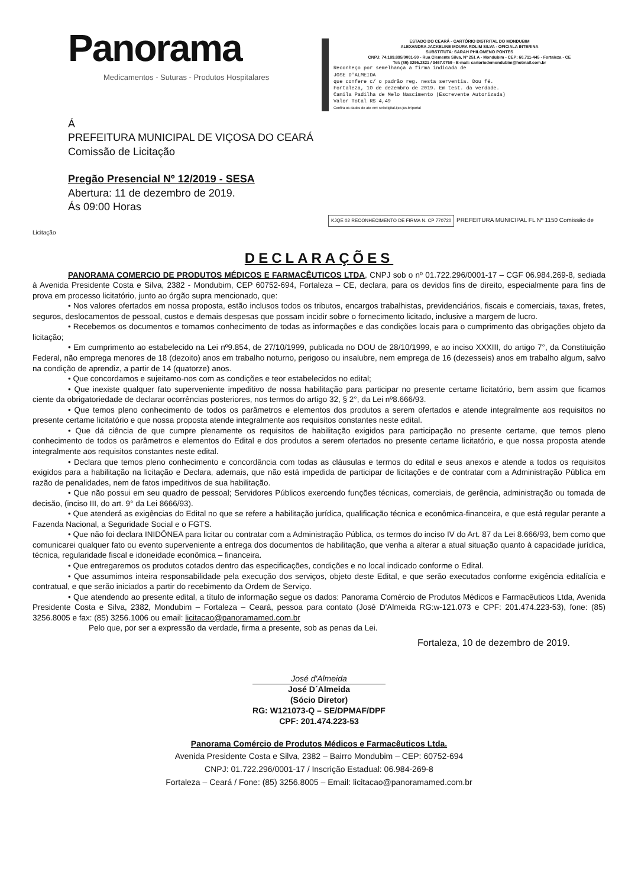Panorama
Medicamentos - Suturas - Produtos Hospitalares
ESTADO DO CEARÁ - CARTÓRIO DISTRITAL DO MONDUBIM
ALEXANDRA JACKELINE MOURA ROLIM SILVA - OFICIALA INTERINA
SUBSTITUTA: SARAH PHILOMENO PONTES
CNPJ: 74.189.895/0001-90 - Rua Clemente Silva, Nº 251 A - Mondubim - CEP: 60.711-445 - Fortaleza - CE
Tel: (85) 3296.2821 / 3467.0769 - E-mail: cartoriodemondubim@hotmail.com.br
Reconheço por semelhança a firma indicada de
JOSE D'ALMEIDA
que confere c/ o padrão reg. nesta serventia. Dou fé.
Fortaleza, 10 de dezembro de 2019. Em test. da verdade.
Camila Padilha de Melo Nascimento (Escrevente Autorizada)
Valor Total R$ 4,49
Confira os dados do ato em: selodigital.tjce.jus.br/portal
Á
PREFEITURA MUNICIPAL DE VIÇOSA DO CEARÁ
Comissão de Licitação
Pregão Presencial Nº 12/2019 - SESA
Abertura: 11 de dezembro de 2019.
Ás 09:00 Horas
KJQE 02 RECONHECIMENTO DE FIRMA N. CP 770720
PREFEITURA MUNICIPAL FL Nº 1150 Comissão de Licitação
DECLARAÇÕES
PANORAMA COMERCIO DE PRODUTOS MÉDICOS E FARMACÊUTICOS LTDA, CNPJ sob o nº 01.722.296/0001-17 – CGF 06.984.269-8, sediada à Avenida Presidente Costa e Silva, 2382 - Mondubim, CEP 60752-694, Fortaleza – CE, declara, para os devidos fins de direito, especialmente para fins de prova em processo licitatório, junto ao órgão supra mencionado, que:
• Nos valores ofertados em nossa proposta, estão inclusos todos os tributos, encargos trabalhistas, previdenciários, fiscais e comerciais, taxas, fretes, seguros, deslocamentos de pessoal, custos e demais despesas que possam incidir sobre o fornecimento licitado, inclusive a margem de lucro.
• Recebemos os documentos e tomamos conhecimento de todas as informações e das condições locais para o cumprimento das obrigações objeto da licitação;
• Em cumprimento ao estabelecido na Lei nº9.854, de 27/10/1999, publicada no DOU de 28/10/1999, e ao inciso XXXIII, do artigo 7°, da Constituição Federal, não emprega menores de 18 (dezoito) anos em trabalho noturno, perigoso ou insalubre, nem emprega de 16 (dezesseis) anos em trabalho algum, salvo na condição de aprendiz, a partir de 14 (quatorze) anos.
• Que concordamos e sujeitamo-nos com as condições e teor estabelecidos no edital;
• Que inexiste qualquer fato superveniente impeditivo de nossa habilitação para participar no presente certame licitatório, bem assim que ficamos ciente da obrigatoriedade de declarar ocorrências posteriores, nos termos do artigo 32, § 2°, da Lei nº8.666/93.
• Que temos pleno conhecimento de todos os parâmetros e elementos dos produtos a serem ofertados e atende integralmente aos requisitos no presente certame licitatório e que nossa proposta atende integralmente aos requisitos constantes neste edital.
• Que dá ciência de que cumpre plenamente os requisitos de habilitação exigidos para participação no presente certame, que temos pleno conhecimento de todos os parâmetros e elementos do Edital e dos produtos a serem ofertados no presente certame licitatório, e que nossa proposta atende integralmente aos requisitos constantes neste edital.
• Declara que temos pleno conhecimento e concordância com todas as cláusulas e termos do edital e seus anexos e atende a todos os requisitos exigidos para a habilitação na licitação e Declara, ademais, que não está impedida de participar de licitações e de contratar com a Administração Pública em razão de penalidades, nem de fatos impeditivos de sua habilitação.
• Que não possui em seu quadro de pessoal; Servidores Públicos exercendo funções técnicas, comerciais, de gerência, administração ou tomada de decisão, (inciso III, do art. 9° da Lei 8666/93).
• Que atenderá as exigências do Edital no que se refere a habilitação jurídica, qualificação técnica e econômica-financeira, e que está regular perante a Fazenda Nacional, a Seguridade Social e o FGTS.
• Que não foi declara INIDÔNEA para licitar ou contratar com a Administração Pública, os termos do inciso IV do Art. 87 da Lei 8.666/93, bem como que comunicarei qualquer fato ou evento superveniente a entrega dos documentos de habilitação, que venha a alterar a atual situação quanto à capacidade jurídica, técnica, regularidade fiscal e idoneidade econômica – financeira.
• Que entregaremos os produtos cotados dentro das especificações, condições e no local indicado conforme o Edital.
• Que assumimos inteira responsabilidade pela execução dos serviços, objeto deste Edital, e que serão executados conforme exigência editalícia e contratual, e que serão iniciados a partir do recebimento da Ordem de Serviço.
• Que atendendo ao presente edital, a título de informação segue os dados: Panorama Comércio de Produtos Médicos e Farmacêuticos Ltda, Avenida Presidente Costa e Silva, 2382, Mondubim – Fortaleza – Ceará, pessoa para contato (José D'Almeida RG:w-121.073 e CPF: 201.474.223-53), fone: (85) 3256.8005 e fax: (85) 3256.1006 ou email: licitacao@panoramamed.com.br
Pelo que, por ser a expressão da verdade, firma a presente, sob as penas da Lei.
Fortaleza, 10 de dezembro de 2019.
José d'Almeida
José D´Almeida
(Sócio Diretor)
RG: W121073-Q – SE/DPMAF/DPF
CPF: 201.474.223-53
Panorama Comércio de Produtos Médicos e Farmacêuticos Ltda.
Avenida Presidente Costa e Silva, 2382 – Bairro Mondubim – CEP: 60752-694
CNPJ: 01.722.296/0001-17 / Inscrição Estadual: 06.984-269-8
Fortaleza – Ceará / Fone: (85) 3256.8005 – Email: licitacao@panoramamed.com.br